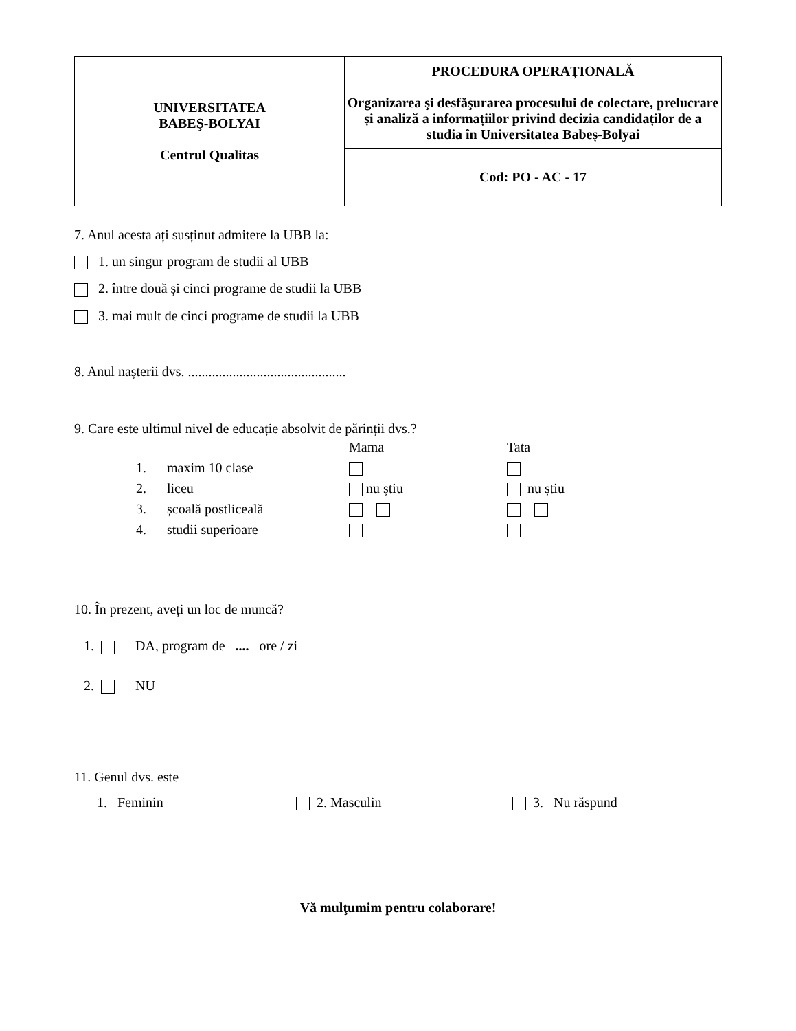| UNIVERSITATEA BABEŞ-BOLYAI Centrul Qualitas | PROCEDURA OPERAŢIONALĂ Organizarea şi desfăşurarea procesului de colectare, prelucrare și analiză a informațiilor privind decizia candidaților de a studia în Universitatea Babeș-Bolyai |
| | Cod: PO - AC - 17 |
7. Anul acesta ați susținut admitere la UBB la:
1. un singur program de studii al UBB
2. între două și cinci programe de studii la UBB
3. mai mult de cinci programe de studii la UBB
8. Anul nașterii dvs. ..............................................
9. Care este ultimul nivel de educație absolvit de părinții dvs.?
| | | Mama | Tata |
| 1. | maxim 10 clase | | |
| 2. | liceu | nu știu | nu știu |
| 3. | școală postliceală | | |
| 4. | studii superioare | | |
10. În prezent, aveți un loc de muncă?
1. DA, program de .... ore / zi
2. NU
11. Genul dvs. este
1. Feminin 2. Masculin 3. Nu răspund
Vă mulţumim pentru colaborare!